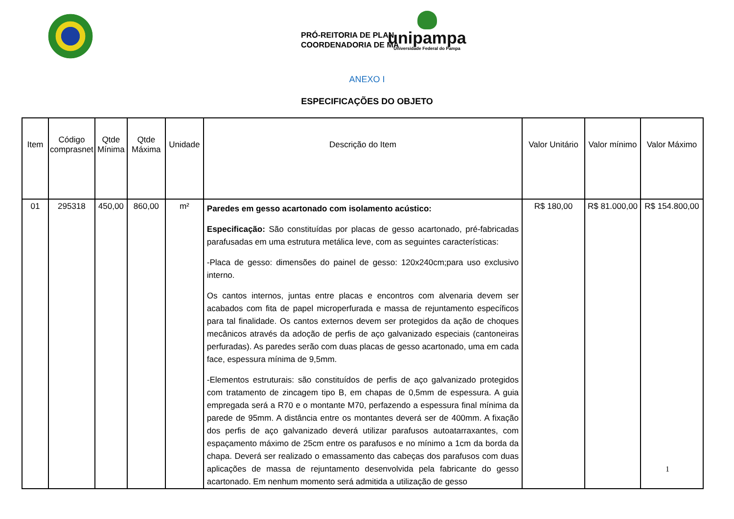PRÓ-REITORIA DE PLAN
COORDENADORIA DE MA
unipampa
Universidade Federal do Pampa
ANEXO I
ESPECIFICAÇÕES DO OBJETO
| Item | Código comprasnet | Qtde Mínima | Qtde Máxima | Unidade | Descrição do Item | Valor Unitário | Valor mínimo | Valor Máximo |
| --- | --- | --- | --- | --- | --- | --- | --- | --- |
| 01 | 295318 | 450,00 | 860,00 | m² | Paredes em gesso acartonado com isolamento acústico: Especificação: São constituídas por placas de gesso acartonado, pré-fabricadas parafusadas em uma estrutura metálica leve, com as seguintes características: -Placa de gesso: dimensões do painel de gesso: 120x240cm;para uso exclusivo interno. Os cantos internos, juntas entre placas e encontros com alvenaria devem ser acabados com fita de papel microperfurada e massa de rejuntamento específicos para tal finalidade. Os cantos externos devem ser protegidos da ação de choques mecânicos através da adoção de perfis de aço galvanizado especiais (cantoneiras perfuradas). As paredes serão com duas placas de gesso acartonado, uma em cada face, espessura mínima de 9,5mm. -Elementos estruturais: são constituídos de perfis de aço galvanizado protegidos com tratamento de zincagem tipo B, em chapas de 0,5mm de espessura. A guia empregada será a R70 e o montante M70, perfazendo a espessura final mínima da parede de 95mm. A distância entre os montantes deverá ser de 400mm. A fixação dos perfis de aço galvanizado deverá utilizar parafusos autoatarraxantes, com espaçamento máximo de 25cm entre os parafusos e no mínimo a 1cm da borda da chapa. Deverá ser realizado o emassamento das cabeças dos parafusos com duas aplicações de massa de rejuntamento desenvolvida pela fabricante do gesso acartonado. Em nenhum momento será admitida a utilização de gesso | R$ 180,00 | R$ 81.000,00 | R$ 154.800,00 |
1